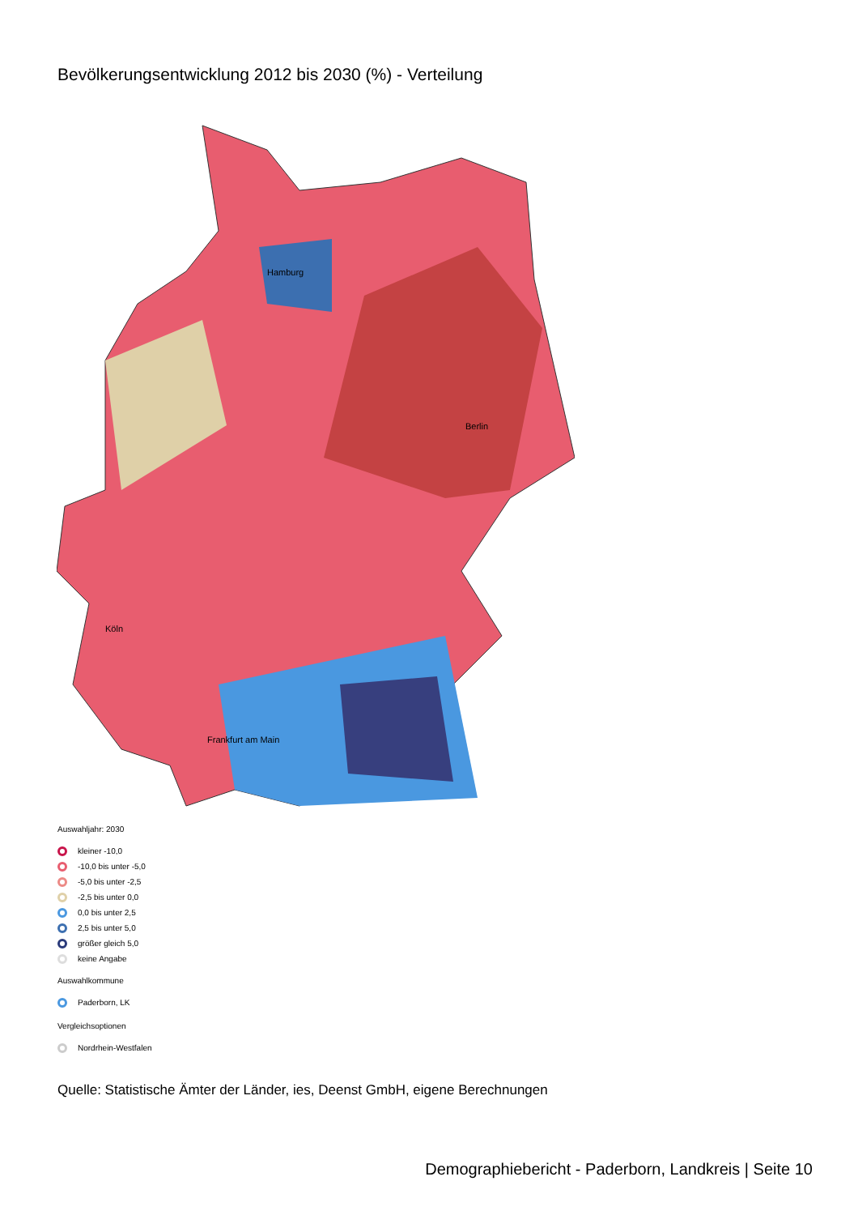Bevölkerungsentwicklung 2012 bis 2030 (%) - Verteilung
Hamburg
Berlin
Köln
Frankfurt am Main
Auswahljahr: 2030
kleiner -10,0
-10,0 bis unter -5,0
-5,0 bis unter -2,5
-2,5 bis unter 0,0
0,0 bis unter 2,5
2,5 bis unter 5,0
größer gleich 5,0
keine Angabe
Auswahlkommune
Paderborn, LK
Vergleichsoptionen
Nordrhein-Westfalen
Quelle: Statistische Ämter der Länder, ies, Deenst GmbH, eigene Berechnungen
Demographiebericht - Paderborn, Landkreis | Seite 10